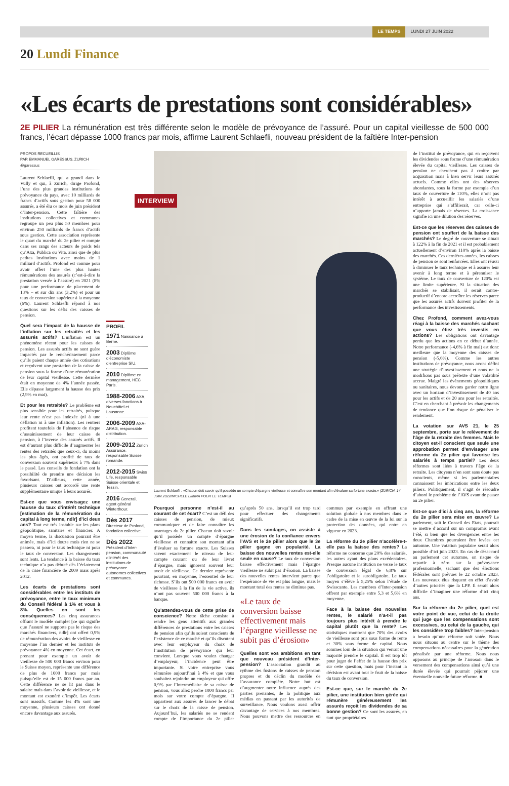LE TEMPS LUNDI 27 JUIN 2022
20 Lundi Finance
«Les écarts de prestations sont considérables»
2E PILIER La rémunération est très différente selon le modèle de prévoyance de l’assuré. Pour un capital vieillesse de 500 000 francs, l’écart dépasse 1000 francs par mois, affirme Laurent Schlaefli, nouveau président de la faîtière Inter-pension
PROPOS RECUEILLIS
PAR EMMANUEL GARESSUS, ZURICH
@garessus
Laurent Schlaefli, qui a grandi dans le Vully et qui, à Zurich, dirige Profond, l’une des plus grandes institutions de prévoyance du pays, avec 10 milliards de francs d’actifs sous gestion pour 58 000 assurés, a été élu ce mois de juin président d’Inter-pension. Cette faîtière des institutions collectives et communes regroupe un peu plus 50 membres pour environ 250 milliards de francs d’actifs sous gestion. Cette association représente le quart du marché du 2e pilier et compte dans ses rangs des acteurs de poids tels qu’Axa, Publica ou Vita, ainsi que de plus petites institutions avec moins de 1 milliard d’actifs. Profond est connue pour avoir offert l’une des plus hautes rémunérations des assurés (c’est-à-dire la prestation versée à l’assuré) en 2021 (8% pour une performance de placement de 13% – et sur dix ans (3,2%) et pour un taux de conversion supérieur à la moyenne (6%). Laurent Schlaefli répond à nos questions sur les défis des caisses de pension.
Quel sera l’impact de la hausse de l’inflation sur les retraités et les assurés actifs? L’inflation est un phénomène récent pour les caisses de pension. Les assurés actifs ne sont guère impactés par le renchérissement parce qu’ils paient chaque année des cotisations et reçoivent une prestation de la caisse de pension sous la forme d’une rémunération de leur capital vieillesse. Cette dernière était en moyenne de 4% l’année passée. Elle dépasse largement la hausse des prix (2,9% en mai).
Et pour les retraités? Le problème est plus sensible pour les retraités, puisque leur rente n’est pas indexée (ni à une déflation ni à une inflation). Les rentiers profitent toutefois de l’absence de risque d’assainissement de leur caisse de pension, à l’inverse des assurés actifs. Il est d’autant plus difficile d’augmenter les rentes des retraités que ceux-ci, du moins les plus âgés, ont profité de taux de conversion souvent supérieurs à 7% dans le passé. Les conseils de fondation ont la possibilité de prendre une décision les favorisant. D’ailleurs, cette année, plusieurs caisses ont accordé une rente supplémentaire unique à leurs assurés.
Est-ce que vous envisagez une hausse du taux d’intérêt technique [estimation de la rémunération du capital à long terme, ndlr] d’ici deux ans? Tout est très instable sur les plans géopolitique, sanitaire et financier. A moyen terme, la discussion pourrait être animée, mais d’ici douze mois rien ne se passera, ni pour le taux technique ni pour le taux de conversion. Les changements sont lents. La tendance à la baisse du taux technique n’a pas débuté dès l’éclatement de la crise financière de 2009 mais après 2012.
Les écarts de prestations sont considérables entre les instituts de prévoyance, entre le taux minimum du Conseil fédéral à 1% et vous à 8%. Quelles en sont les conséquences? Les cinq assurances offrant le modèle complet [ce qui signifie que l’assuré ne supporte pas le risque des marchés financiers, ndlr] ont offert 0,9% de rémunération des avoirs de vieillesse en moyenne l’an dernier et les instituts de prévoyance 4% en moyenne. Cet écart, en prenant pour exemple un avoir de vieillesse de 500 000 francs environ pour le Suisse moyen, représente une différence de plus de 1000 francs par mois puisqu’elle est de 15 000 francs par an. Cette différence ne se lit pas dans le salaire mais dans l’avoir de vieillesse, et le montant est exonéré d’impôt. Les écarts sont massifs. Comme les 4% sont une moyenne, plusieurs caisses ont donné encore davantage aux assurés.
PROFIL
1971 Naissance à Berne.
2003 Diplôme d’économiste d’entreprise SIU.
2010 Diplôme en management, HEC Paris.
1988-2006 AXA, diverses fonctions à Neuchâtel et Lausanne.
2006-2009 AXA-ARAG, responsable distribution.
2009-2012 Zurich Assurance, responsable Suisse romande.
2012-2015 Swiss Life, responsable Suisse orientale et Tessin.
2016 Generali, agent général Winterthour.
Dès 2017 Directeur de Profond, fondation collective.
Dès 2022 Président d’Inter-pension, communauté d’intérêt des institutions de prévoyance autonomes collectives et communes.
INTERVIEW
Laurent Schlaefli : «Chacun doit savoir qu’il possède un compte d’épargne vieillesse et connaître son montant afin d’évaluer sa fortune exacte.» (ZURICH, 14 JUIN 2022/MICHELE LIMINA POUR LE TEMPS)
Pourquoi personne n’est-il au courant de cet écart? C’est un défi des caisses de pension, de mieux communiquer et de faire connaître les avantages du 2e pilier. Chacun doit savoir qu’il possède un compte d’épargne vieillesse et connaître son montant afin d’évaluer sa fortune exacte. Les Suisses savent exactement le niveau de leur compte courant ou de leur livret d’épargne, mais ignorent souvent leur avoir de vieillesse. Ce dernier représente pourtant, en moyenne, l’essentiel de leur richesse. S’ils ont 500 000 francs en avoir de vieillesse à la fin de la vie active, ils n’ont pas souvent 500 000 francs à la banque.
Qu’attendez-vous de cette prise de conscience? Notre tâche consiste à rendre les gens attentifs aux grandes différences de prestations entre les caisses de pension afin qu’ils soient conscients de l’existence de ce marché et qu’ils discutent avec leur employeur du choix de l’institution de prévoyance qui leur convient. Lorsque vous voulez changer d’employeur, l’incidence peut être importante. Si votre entreprise vous rémunère aujourd’hui à 4% et que vous souhaitez rejoindre un employeur qui offre 0,9% par l’intermédiaire de sa caisse de pension, vous allez perdre 1000 francs par mois sur votre compte d’épargne. Il appartient aux assurés de lancer le débat sur le choix de la caisse de pension. Aujourd’hui, les salariés ne se rendent compte de l’importance du 2e pilier qu’après 50 ans, lorsqu’il est trop tard pour effectuer des changements significatifs.
Dans les sondages, on assiste à une érosion de la confiance envers l’AVS et le 2e pilier alors que le 3e pilier gagne en popularité. La baisse des nouvelles rentes est-elle seule en cause? Le taux de conversion baisse effectivement mais l’épargne vieillesse ne subit pas d’érosion. La baisse des nouvelles rentes intervient parce que l’espérance de vie est plus longue, mais le montant total des rentes ne diminue pas.
«Le taux de conversion baisse effectivement mais l’épargne vieillesse ne subit pas d’érosion»
Quelles sont vos ambitions en tant que nouveau président d’Inter-pension? L’association grandit au rythme des fusions de caisses de pension propres et du déclin du modèle de l’assurance complète. Notre but est d’augmenter notre influence auprès des parties prenantes, de la politique aux médias en passant par les autorités de surveillance. Nous voulons aussi offrir davantage de services à nos membres. Nous pouvons mettre des ressources en commun par exemple en offrant une solution globale à nos membres dans le cadre de la mise en œuvre de la loi sur la protection des données, qui entre en vigueur en 2023.
La réforme du 2e pilier n’accélère-t-elle pas la baisse des rentes? La réforme ne concerne que 20% des salariés, les autres ayant des plans excédentaires. Presque aucune institution ne verse le taux de conversion légal de 6,8% sur l’obligatoire et le surobligatoire. Le taux moyen s’élève à 5,25% selon l’étude de Swisscanto. Les membres d’Inter-pension offrent par exemple entre 5,3 et 5,6% en moyenne.
Face à la baisse des nouvelles rentes, le salarié n’a-t-il pas toujours plus intérêt à prendre le capital plutôt que la rente? Les statistiques montrent que 70% des avoirs de vieillesse sont pris sous forme de rente et 30% sous forme de capital. Nous sommes loin de la situation qui verrait une majorité prendre le capital. Il est trop tôt pour juger de l’effet de la hausse des prix sur cette question, mais pour l’instant la décision est avant tout le fruit de la baisse du taux de conversion.
Est-ce que, sur le marché du 2e pilier, une institution bien gérée qui rémunère généreusement les assurés reçoit les dividendes de sa bonne gestion? Ce sont les assurés, en tant que propriétaires
de l’institut de prévoyance, qui en reçoivent les dividendes sous forme d’une rémunération élevée du capital vieillesse. Les caisses de pension ne cherchent pas à croître par acquisition mais à bien servir leurs assurés actuels. Comme elles ont des réserves abondantes, sous la forme par exemple d’un taux de couverture de 110%, elles n’ont pas intérêt à accueillir les salariés d’une entreprise qui s’affilierait, car celle-ci n’apporte jamais de réserves. La croissance signifie ici une dilution des réserves.
Est-ce que les réserves des caisses de pension ont souffert de la baisse des marchés? Le degré de couverture se situait à 122% à la fin de 2021 et il est probablement actuellement d’environ 110% après la baisse des marchés. Ces dernières années, les caisses de pension se sont renforcées. Elles ont réussi à diminuer le taux technique et à assurer leur avenir à long terme et à pérenniser le système. Le taux de couverture de 120% est une limite supérieure. Si la situation des marchés se stabilisait, il serait contre-productif d’encore accroître les réserves parce que les assurés actifs doivent profiter de la performance des investissements.
Chez Profond, comment avez-vous réagi à la baisse des marchés sachant que vous étiez très investis en actions? Les obligations ont davantage perdu que les actions en ce début d’année. Notre performance (-4,6% à fin mai) est donc meilleure que la moyenne des caisses de pension (-5,6%). Comme les autres institutions de prévoyance, nous avons défini une stratégie d’investissement et nous ne la modifions pas sous prétexte d’une volatilité accrue. Malgré les événements géopolitiques ou sanitaires, nous devons garder notre ligne avec un horizon d’investissement de 40 ans pour les actifs et de 20 ans pour les retraités. C’est en cherchant à prévoir les changements de tendance que l’on risque de pénaliser le rendement.
La votation sur AVS 21, le 25 septembre, porte sur le relèvement de l’âge de la retraite des femmes. Mais le citoyen est-il conscient que seule une approbation permet d’envisager une réforme du 2e pilier qui favorise les salariés à temps partiel? Les deux réformes sont liées à travers l’âge de la retraite. Les citoyens n’en sont sans doute pas conscients, même si les parlementaires connaissent les imbrications entre les deux piliers. Politiquement, il s’agit de résoudre d’abord le problème de l’AVS avant de passer au 2e pilier.
Est-ce que d’ici à cinq ans, la réforme du 2e pilier sera mise en œuvre? Le parlement, soit le Conseil des Etats, pourrait se mettre d’accord sur un compromis avant l’été, si bien que les divergences entre les deux Chambres pourraient être levées cet automne. Une votation populaire serait alors possible d’ici juin 2023. En cas de désaccord au parlement cet automne, on risque de repartir à zéro sur la prévoyance professionnelle, sachant que des élections fédérales sont prévues le 22 octobre 2023. Les nouveaux élus risquent en effet d’avoir d’autres priorités que la LPP. Il serait alors difficile d’imaginer une réforme d’ici cinq ans.
Sur la réforme du 2e pilier, quel est votre point de vue, celui de la droite qui juge que les compensations sont excessives, ou celui de la gauche, qui les considère trop faibles? Inter-pension a besoin qu’une réforme soit votée. Nous nous situons au centre sur le thème des compensations nécessaires pour la génération pénalisée par une réforme. Nous nous opposons au principe de l’arrosoir dans le versement des compensations ainsi qu’à une durée élevée qui pourrait péjorer une éventuelle nouvelle future réforme. ■